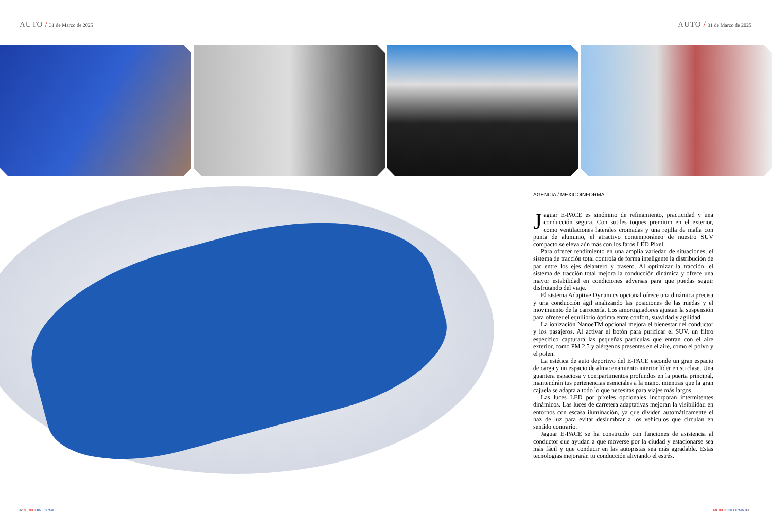AUTO / 31 de Marzo de 2025
AUTO / 31 de Marzo de 2025
AGENCIA / MEXICOINFORMA
Jaguar E-PACE es sinónimo de refinamiento, practicidad y una conducción segura. Con sutiles toques premium en el exterior, como ventilaciones laterales cromadas y una rejilla de malla con punta de aluminio, el atractivo contemporáneo de nuestro SUV compacto se eleva aún más con los faros LED Pixel.
Para ofrecer rendimiento en una amplia variedad de situaciones, el sistema de tracción total controla de forma inteligente la distribución de par entre los ejes delantero y trasero. Al optimizar la tracción, el sistema de tracción total mejora la conducción dinámica y ofrece una mayor estabilidad en condiciones adversas para que puedas seguir disfrutando del viaje.
El sistema Adaptive Dynamics opcional ofrece una dinámica precisa y una conducción ágil analizando las posiciones de las ruedas y el movimiento de la carrocería. Los amortiguadores ajustan la suspensión para ofrecer el equilibrio óptimo entre confort, suavidad y agilidad.
La ionización NanoeTM opcional mejora el bienestar del conductor y los pasajeros. Al activar el botón para purificar el SUV, un filtro específico capturará las pequeñas partículas que entran con el aire exterior, como PM 2,5 y alérgenos presentes en el aire, como el polvo y el polen.
La estética de auto deportivo del E-PACE esconde un gran espacio de carga y un espacio de almacenamiento interior líder en su clase. Una guantera espaciosa y compartimentos profundos en la puerta principal, mantendrán tus pertenencias esenciales a la mano, mientras que la gran cajuela se adapta a todo lo que necesitas para viajes más largos
Las luces LED por píxeles opcionales incorporan intermitentes dinámicos. Las luces de carretera adaptativas mejoran la visibilidad en entornos con escasa iluminación, ya que dividen automáticamente el haz de luz para evitar deslumbrar a los vehículos que circulan en sentido contrario.
Jaguar E-PACE se ha construido con funciones de asistencia al conductor que ayudan a que moverse por la ciudad y estacionarse sea más fácil y que conducir en las autopistas sea más agradable. Estas tecnologías mejorarán tu conducción aliviando el estrés.
32 MEXICO INFORMA MEXICO INFORMA 33